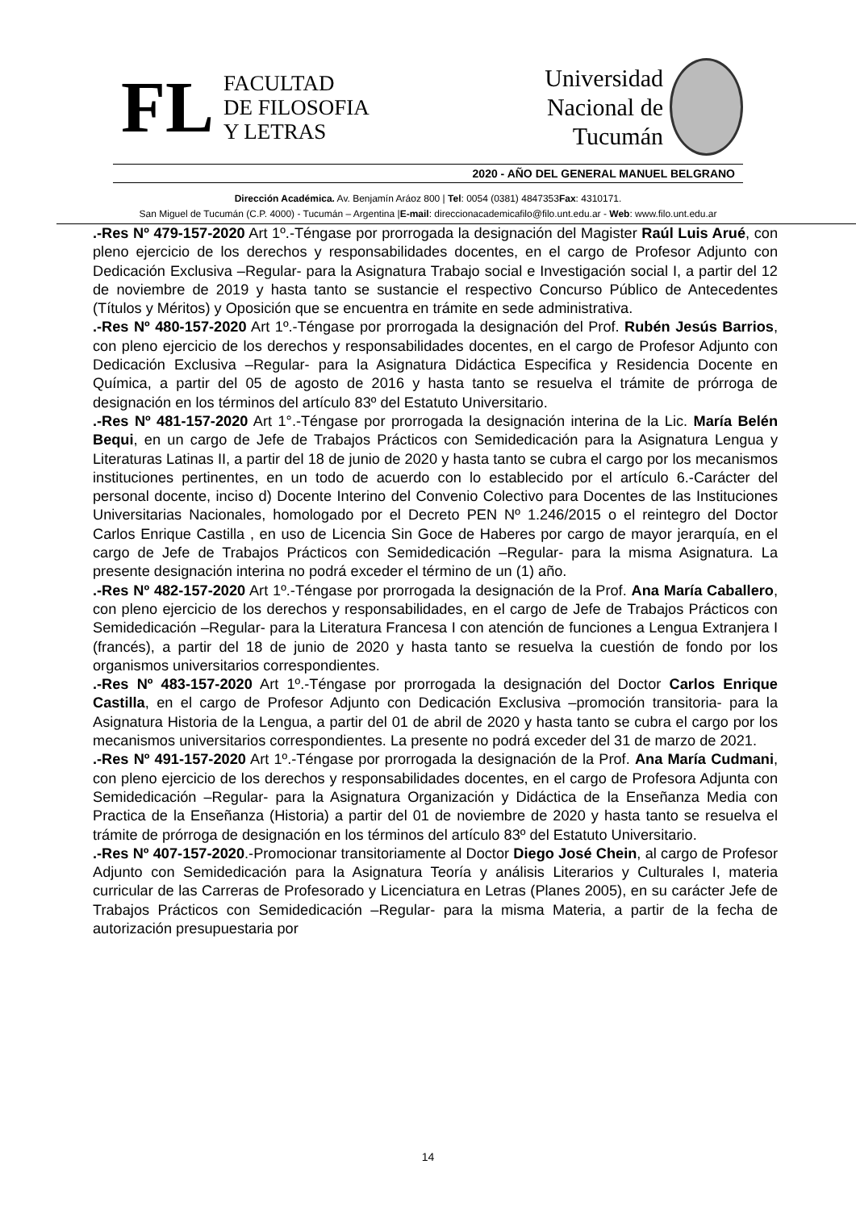FL
FACULTAD
DE FILOSOFIA
Y LETRAS
Universidad
Nacional de
Tucumán
2020 - AÑO DEL GENERAL MANUEL BELGRANO
Dirección Académica. Av. Benjamín Aráoz 800 | Tel: 0054 (0381) 4847353Fax: 4310171.
San Miguel de Tucumán (C.P. 4000) - Tucumán – Argentina |E-mail: direccionacademicafilo@filo.unt.edu.ar - Web: www.filo.unt.edu.ar
.-Res Nº 479-157-2020 Art 1º.-Téngase por prorrogada la designación del Magister Raúl Luis Arué, con pleno ejercicio de los derechos y responsabilidades docentes, en el cargo de Profesor Adjunto con Dedicación Exclusiva –Regular- para la Asignatura Trabajo social e Investigación social I, a partir del 12 de noviembre de 2019 y hasta tanto se sustancie el respectivo Concurso Público de Antecedentes (Títulos y Méritos) y Oposición que se encuentra en trámite en sede administrativa.
.-Res Nº 480-157-2020 Art 1º.-Téngase por prorrogada la designación del Prof. Rubén Jesús Barrios, con pleno ejercicio de los derechos y responsabilidades docentes, en el cargo de Profesor Adjunto con Dedicación Exclusiva –Regular- para la Asignatura Didáctica Especifica y Residencia Docente en Química, a partir del 05 de agosto de 2016 y hasta tanto se resuelva el trámite de prórroga de designación en los términos del artículo 83º del Estatuto Universitario.
.-Res Nº 481-157-2020 Art 1°.-Téngase por prorrogada la designación interina de la Lic. María Belén Bequi, en un cargo de Jefe de Trabajos Prácticos con Semidedicación para la Asignatura Lengua y Literaturas Latinas II, a partir del 18 de junio de 2020 y hasta tanto se cubra el cargo por los mecanismos instituciones pertinentes, en un todo de acuerdo con lo establecido por el artículo 6.-Carácter del personal docente, inciso d) Docente Interino del Convenio Colectivo para Docentes de las Instituciones Universitarias Nacionales, homologado por el Decreto PEN Nº 1.246/2015 o el reintegro del Doctor Carlos Enrique Castilla , en uso de Licencia Sin Goce de Haberes por cargo de mayor jerarquía, en el cargo de Jefe de Trabajos Prácticos con Semidedicación –Regular- para la misma Asignatura. La presente designación interina no podrá exceder el término de un (1) año.
.-Res Nº 482-157-2020 Art 1º.-Téngase por prorrogada la designación de la Prof. Ana María Caballero, con pleno ejercicio de los derechos y responsabilidades, en el cargo de Jefe de Trabajos Prácticos con Semidedicación –Regular- para la Literatura Francesa I con atención de funciones a Lengua Extranjera I (francés), a partir del 18 de junio de 2020 y hasta tanto se resuelva la cuestión de fondo por los organismos universitarios correspondientes.
.-Res Nº 483-157-2020 Art 1º.-Téngase por prorrogada la designación del Doctor Carlos Enrique Castilla, en el cargo de Profesor Adjunto con Dedicación Exclusiva –promoción transitoria- para la Asignatura Historia de la Lengua, a partir del 01 de abril de 2020 y hasta tanto se cubra el cargo por los mecanismos universitarios correspondientes. La presente no podrá exceder del 31 de marzo de 2021.
.-Res Nº 491-157-2020 Art 1º.-Téngase por prorrogada la designación de la Prof. Ana María Cudmani, con pleno ejercicio de los derechos y responsabilidades docentes, en el cargo de Profesora Adjunta con Semidedicación –Regular- para la Asignatura Organización y Didáctica de la Enseñanza Media con Practica de la Enseñanza (Historia) a partir del 01 de noviembre de 2020 y hasta tanto se resuelva el trámite de prórroga de designación en los términos del artículo 83º del Estatuto Universitario.
.-Res Nº 407-157-2020.-Promocionar transitoriamente al Doctor Diego José Chein, al cargo de Profesor Adjunto con Semidedicación para la Asignatura Teoría y análisis Literarios y Culturales I, materia curricular de las Carreras de Profesorado y Licenciatura en Letras (Planes 2005), en su carácter Jefe de Trabajos Prácticos con Semidedicación –Regular- para la misma Materia, a partir de la fecha de autorización presupuestaria por
14